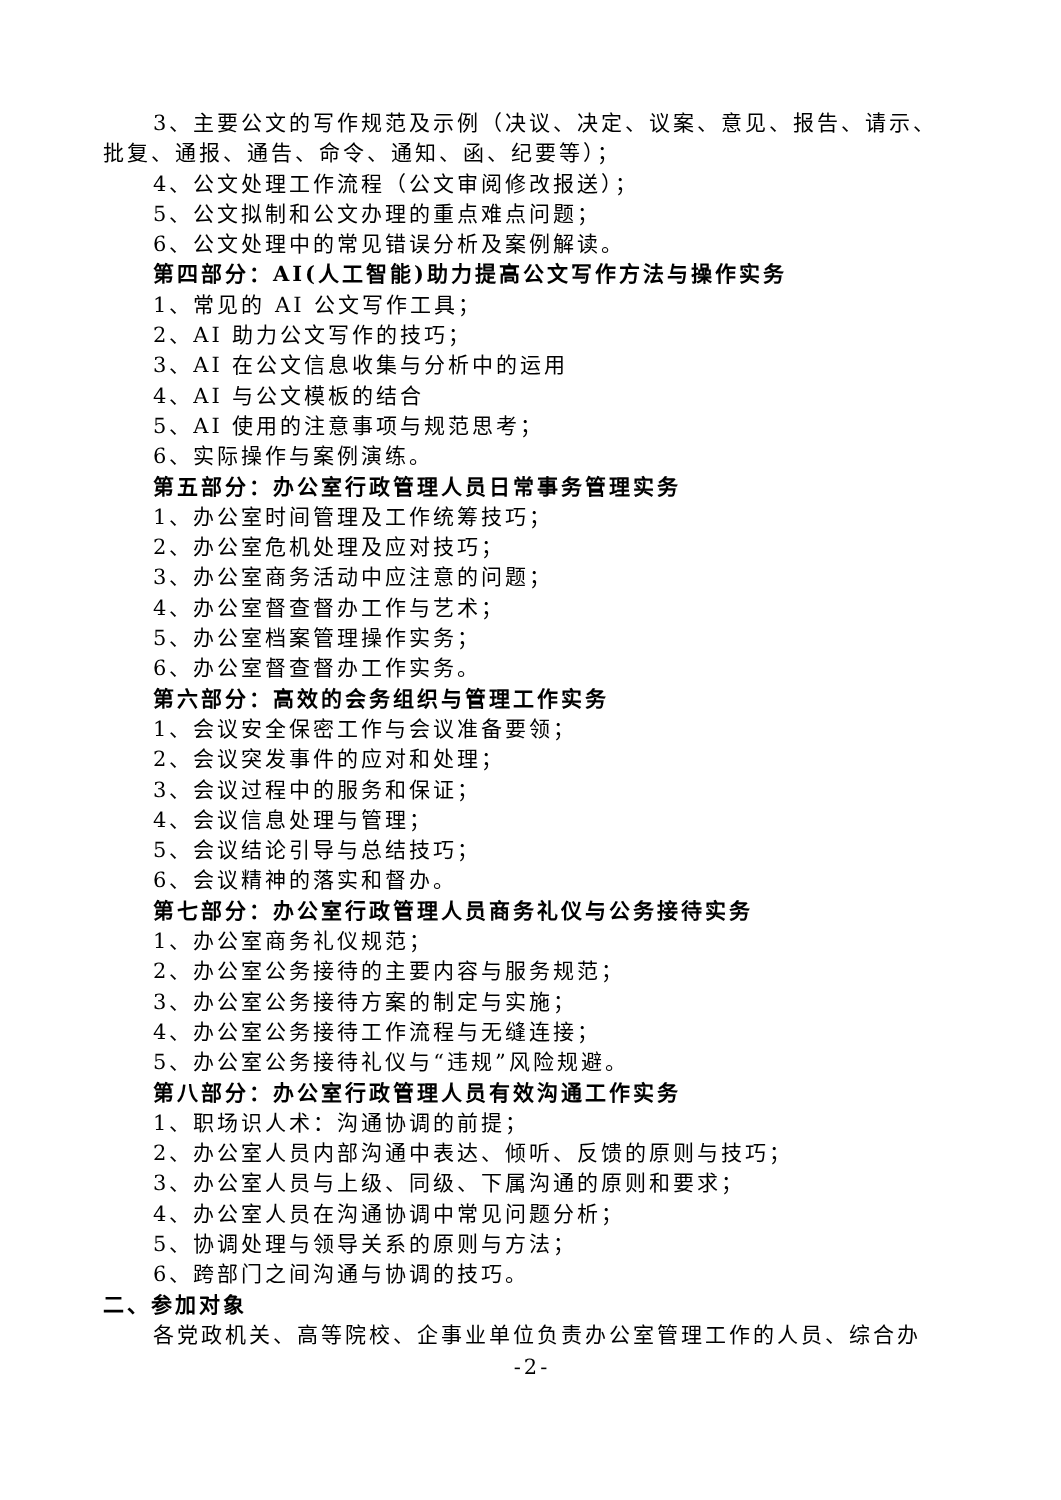3、主要公文的写作规范及示例（决议、决定、议案、意见、报告、请示、批复、通报、通告、命令、通知、函、纪要等）；
4、公文处理工作流程（公文审阅修改报送）；
5、公文拟制和公文办理的重点难点问题；
6、公文处理中的常见错误分析及案例解读。
第四部分：AI(人工智能)助力提高公文写作方法与操作实务
1、常见的 AI 公文写作工具；
2、AI 助力公文写作的技巧；
3、AI 在公文信息收集与分析中的运用
4、AI 与公文模板的结合
5、AI 使用的注意事项与规范思考；
6、实际操作与案例演练。
第五部分：办公室行政管理人员日常事务管理实务
1、办公室时间管理及工作统筹技巧；
2、办公室危机处理及应对技巧；
3、办公室商务活动中应注意的问题；
4、办公室督查督办工作与艺术；
5、办公室档案管理操作实务；
6、办公室督查督办工作实务。
第六部分：高效的会务组织与管理工作实务
1、会议安全保密工作与会议准备要领；
2、会议突发事件的应对和处理；
3、会议过程中的服务和保证；
4、会议信息处理与管理；
5、会议结论引导与总结技巧；
6、会议精神的落实和督办。
第七部分：办公室行政管理人员商务礼仪与公务接待实务
1、办公室商务礼仪规范；
2、办公室公务接待的主要内容与服务规范；
3、办公室公务接待方案的制定与实施；
4、办公室公务接待工作流程与无缝连接；
5、办公室公务接待礼仪与“违规”风险规避。
第八部分：办公室行政管理人员有效沟通工作实务
1、职场识人术：沟通协调的前提；
2、办公室人员内部沟通中表达、倾听、反馈的原则与技巧；
3、办公室人员与上级、同级、下属沟通的原则和要求；
4、办公室人员在沟通协调中常见问题分析；
5、协调处理与领导关系的原则与方法；
6、跨部门之间沟通与协调的技巧。
二、参加对象
各党政机关、高等院校、企事业单位负责办公室管理工作的人员、综合办
-2-